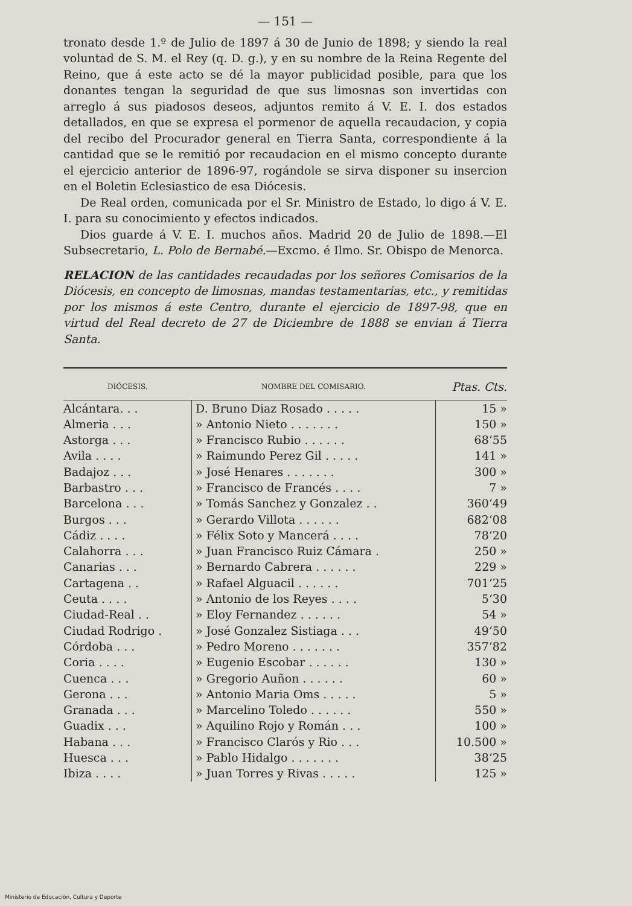— 151 —
tronato desde 1.º de Julio de 1897 á 30 de Junio de 1898; y siendo la real voluntad de S. M. el Rey (q. D. g.), y en su nombre de la Reina Regente del Reino, que á este acto se dé la mayor publicidad posible, para que los donantes tengan la seguridad de que sus limosnas son invertidas con arreglo á sus piadosos deseos, adjuntos remito á V. E. I. dos estados detallados, en que se expresa el pormenor de aquella recaudacion, y copia del recibo del Procurador general en Tierra Santa, correspondiente á la cantidad que se le remitió por recaudacion en el mismo concepto durante el ejercicio anterior de 1896-97, rogándole se sirva disponer su insercion en el Boletin Eclesiastico de esa Diócesis.
De Real orden, comunicada por el Sr. Ministro de Estado, lo digo á V. E. I. para su conocimiento y efectos indicados.
Dios guarde á V. E. I. muchos años. Madrid 20 de Julio de 1898.—El Subsecretario, L. Polo de Bernabé.—Excmo. é Ilmo. Sr. Obispo de Menorca.
RELACION de las cantidades recaudadas por los señores Comisarios de la Diócesis, en concepto de limosnas, mandas testamentarias, etc., y remitidas por los mismos á este Centro, durante el ejercicio de 1897-98, que en virtud del Real decreto de 27 de Diciembre de 1888 se envian á Tierra Santa.
| DIÓCESIS. | NOMBRE DEL COMISARIO. | Ptas. Cts. |
| --- | --- | --- |
| Alcántara. . . | D. Bruno Diaz Rosado . . . . . | 15 » |
| Almeria . . . | » Antonio Nieto . . . . . . . | 150 » |
| Astorga . . . | » Francisco Rubio . . . . . . | 68‘55 |
| Avila . . . . | » Raimundo Perez Gil . . . . . | 141 » |
| Badajoz . . . | » José Henares . . . . . . . | 300 » |
| Barbastro . . . | » Francisco de Francés . . . . | 7 » |
| Barcelona . . . | » Tomás Sanchez y Gonzalez . . | 360‘49 |
| Burgos . . . | » Gerardo Villota . . . . . . | 682‘08 |
| Cádiz . . . . | » Félix Soto y Mancerá . . . . | 78‘20 |
| Calahorra . . . | » Juan Francisco Ruiz Cámara . | 250 » |
| Canarias . . . | » Bernardo Cabrera . . . . . . | 229 » |
| Cartagena . . | » Rafael Alguacil . . . . . . | 701‘25 |
| Ceuta . . . . | » Antonio de los Reyes . . . . | 5‘30 |
| Ciudad-Real . . | » Eloy Fernandez . . . . . . | 54 » |
| Ciudad Rodrigo . | » José Gonzalez Sistiaga . . . | 49‘50 |
| Córdoba . . . | » Pedro Moreno . . . . . . . | 357‘82 |
| Coria . . . . | » Eugenio Escobar . . . . . . | 130 » |
| Cuenca . . . | » Gregorio Auñon . . . . . . | 60 » |
| Gerona . . . | » Antonio Maria Oms . . . . . | 5 » |
| Granada . . . | » Marcelino Toledo . . . . . . | 550 » |
| Guadix . . . | » Aquilino Rojo y Román . . . | 100 » |
| Habana . . . | » Francisco Clarós y Rio . . . | 10.500 » |
| Huesca . . . | » Pablo Hidalgo . . . . . . . | 38‘25 |
| Ibiza . . . . | » Juan Torres y Rivas . . . . . | 125 » |
Ministerio de Educación, Cultura y Deporte